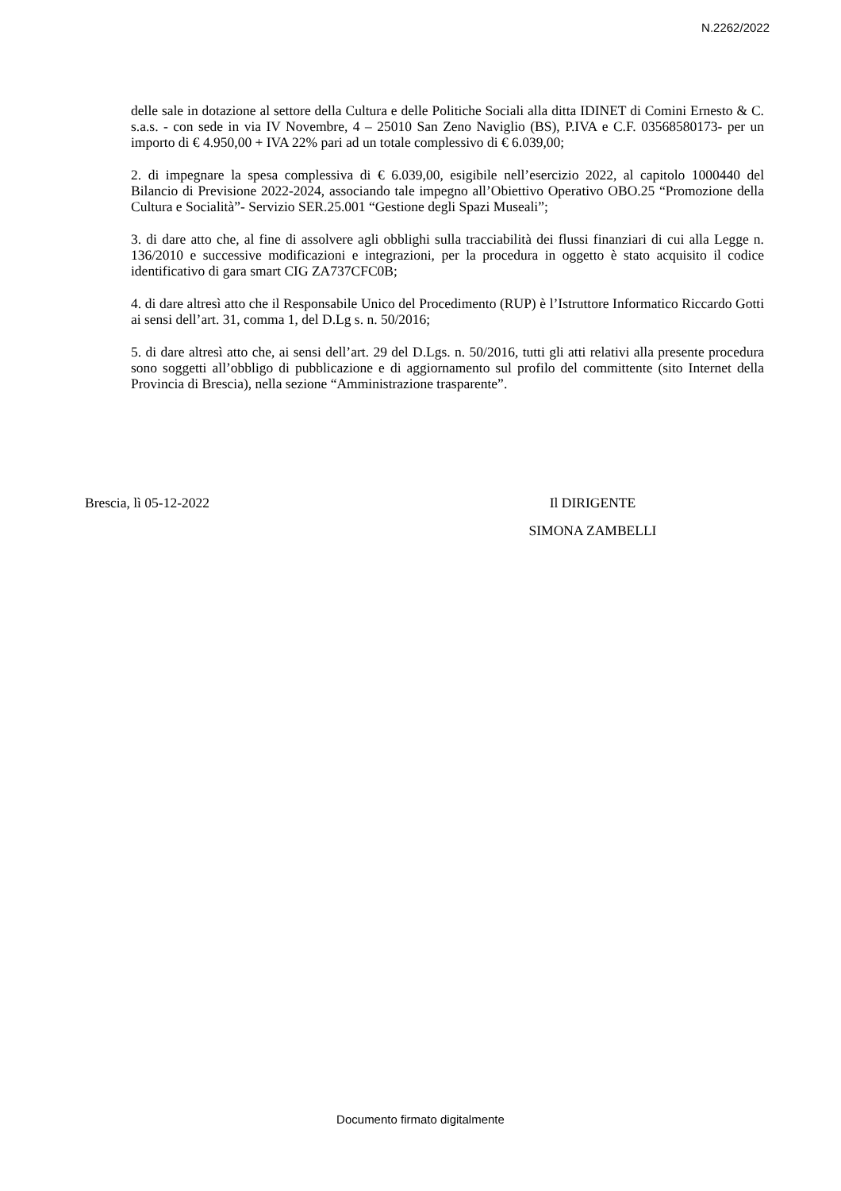N.2262/2022
delle sale in dotazione al settore della Cultura e delle Politiche Sociali alla ditta IDINET di Comini Ernesto & C. s.a.s. - con sede in via IV Novembre, 4 – 25010 San Zeno Naviglio (BS), P.IVA e C.F. 03568580173- per un importo di € 4.950,00 + IVA 22% pari ad un totale complessivo di € 6.039,00;
2. di impegnare la spesa complessiva di € 6.039,00, esigibile nell’esercizio 2022, al capitolo 1000440 del Bilancio di Previsione 2022-2024, associando tale impegno all’Obiettivo Operativo OBO.25 “Promozione della Cultura e Socialità”- Servizio SER.25.001 “Gestione degli Spazi Museali”;
3. di dare atto che, al fine di assolvere agli obblighi sulla tracciabilità dei flussi finanziari di cui alla Legge n. 136/2010 e successive modificazioni e integrazioni, per la procedura in oggetto è stato acquisito il codice identificativo di gara smart CIG ZA737CFC0B;
4. di dare altresì atto che il Responsabile Unico del Procedimento (RUP) è l’Istruttore Informatico Riccardo Gotti ai sensi dell’art. 31, comma 1, del D.Lg s. n. 50/2016;
5. di dare altresì atto che, ai sensi dell’art. 29 del D.Lgs. n. 50/2016, tutti gli atti relativi alla presente procedura sono soggetti all’obbligo di pubblicazione e di aggiornamento sul profilo del committente (sito Internet della Provincia di Brescia), nella sezione “Amministrazione trasparente”.
Brescia, lì 05-12-2022 Il DIRIGENTE
SIMONA ZAMBELLI
Documento firmato digitalmente